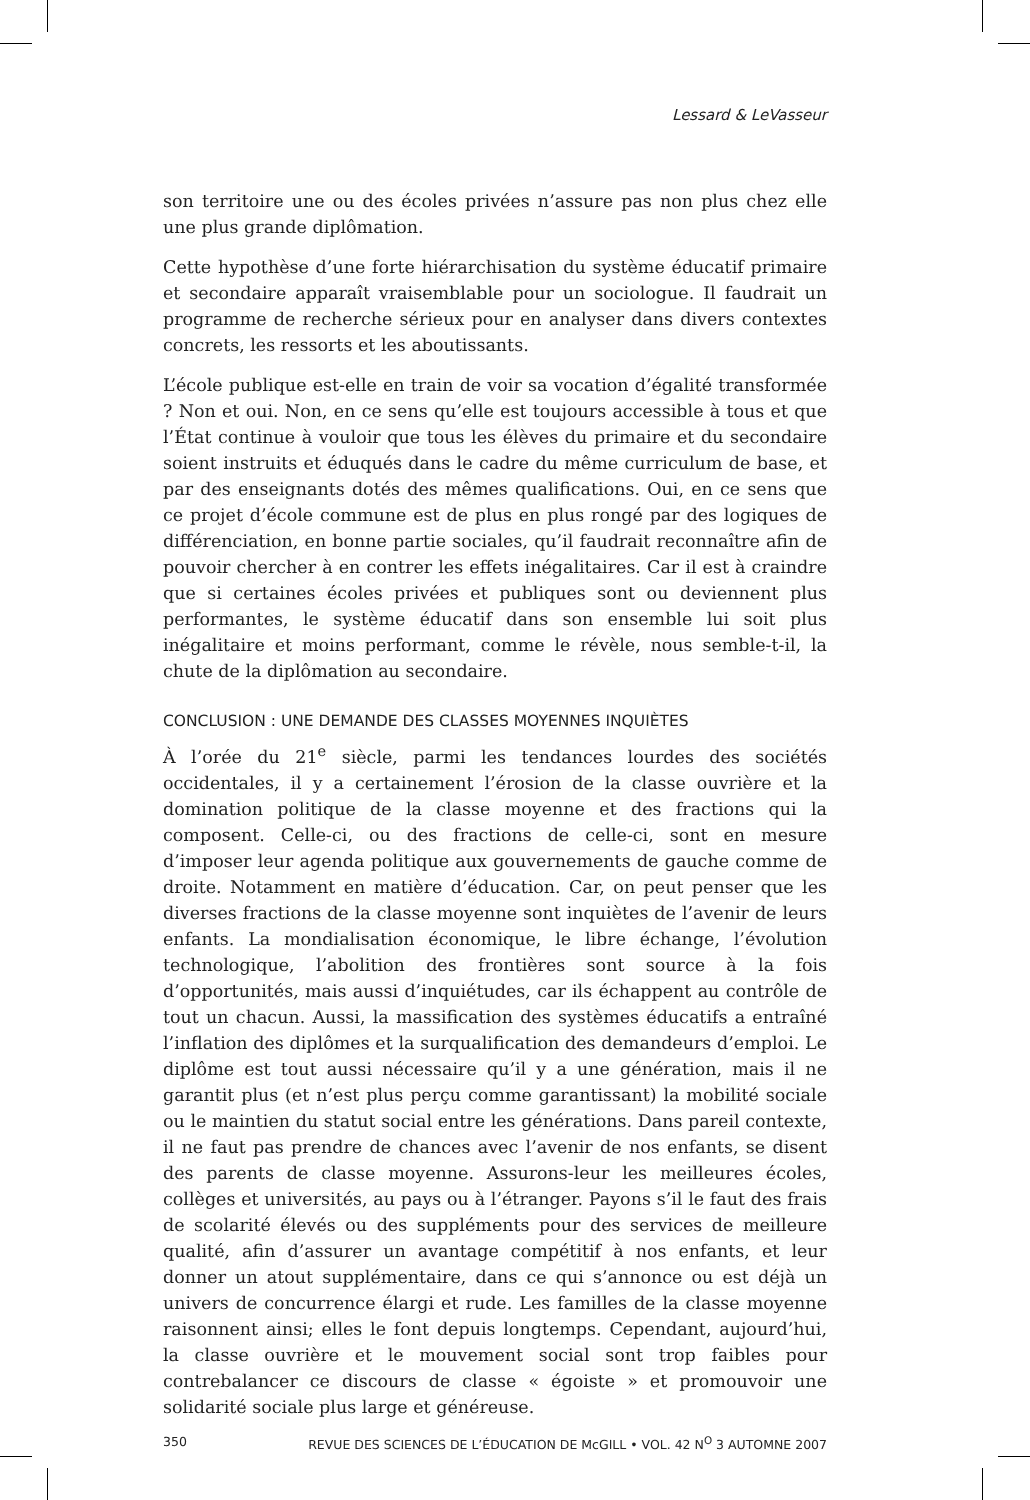Lessard & LeVasseur
son territoire une ou des écoles privées n’assure pas non plus chez elle une plus grande diplômation.
Cette hypothèse d’une forte hiérarchisation du système éducatif primaire et secondaire apparaît vraisemblable pour un sociologue. Il faudrait un programme de recherche sérieux pour en analyser dans divers contextes concrets, les ressorts et les aboutissants.
L’école publique est-elle en train de voir sa vocation d’égalité transformée ? Non et oui. Non, en ce sens qu’elle est toujours accessible à tous et que l’État continue à vouloir que tous les élèves du primaire et du secondaire soient instruits et éduqués dans le cadre du même curriculum de base, et par des enseignants dotés des mêmes qualifications. Oui, en ce sens que ce projet d’école commune est de plus en plus rongé par des logiques de différenciation, en bonne partie sociales, qu’il faudrait reconnaître afin de pouvoir chercher à en contrer les effets inégalitaires. Car il est à craindre que si certaines écoles privées et publiques sont ou deviennent plus performantes, le système éducatif dans son ensemble lui soit plus inégalitaire et moins performant, comme le révèle, nous semble-t-il, la chute de la diplômation au secondaire.
CONCLUSION : UNE DEMANDE DES CLASSES MOYENNES INQUIÈTES
À l’orée du 21<sup>e</sup> siècle, parmi les tendances lourdes des sociétés occidentales, il y a certainement l’érosion de la classe ouvrière et la domination politique de la classe moyenne et des fractions qui la composent. Celle-ci, ou des fractions de celle-ci, sont en mesure d’imposer leur agenda politique aux gouvernements de gauche comme de droite. Notamment en matière d’éducation. Car, on peut penser que les diverses fractions de la classe moyenne sont inquiètes de l’avenir de leurs enfants. La mondialisation économique, le libre échange, l’évolution technologique, l’abolition des frontières sont source à la fois d’opportunités, mais aussi d’inquiétudes, car ils échappent au contrôle de tout un chacun. Aussi, la massification des systèmes éducatifs a entraîné l’inflation des diplômes et la surqualification des demandeurs d’emploi. Le diplôme est tout aussi nécessaire qu’il y a une génération, mais il ne garantit plus (et n’est plus perçu comme garantissant) la mobilité sociale ou le maintien du statut social entre les générations. Dans pareil contexte, il ne faut pas prendre de chances avec l’avenir de nos enfants, se disent des parents de classe moyenne. Assurons-leur les meilleures écoles, collèges et universités, au pays ou à l’étranger. Payons s’il le faut des frais de scolarité élevés ou des suppléments pour des services de meilleure qualité, afin d’assurer un avantage compétitif à nos enfants, et leur donner un atout supplémentaire, dans ce qui s’annonce ou est déjà un univers de concurrence élargi et rude. Les familles de la classe moyenne raisonnent ainsi; elles le font depuis longtemps. Cependant, aujourd’hui, la classe ouvrière et le mouvement social sont trop faibles pour contrebalancer ce discours de classe « égoiste » et promouvoir une solidarité sociale plus large et généreuse.
350 REVUE DES SCIENCES DE L’ÉDUCATION DE McGILL • VOL. 42 N<sup>O</sup> 3 AUTOMNE 2007